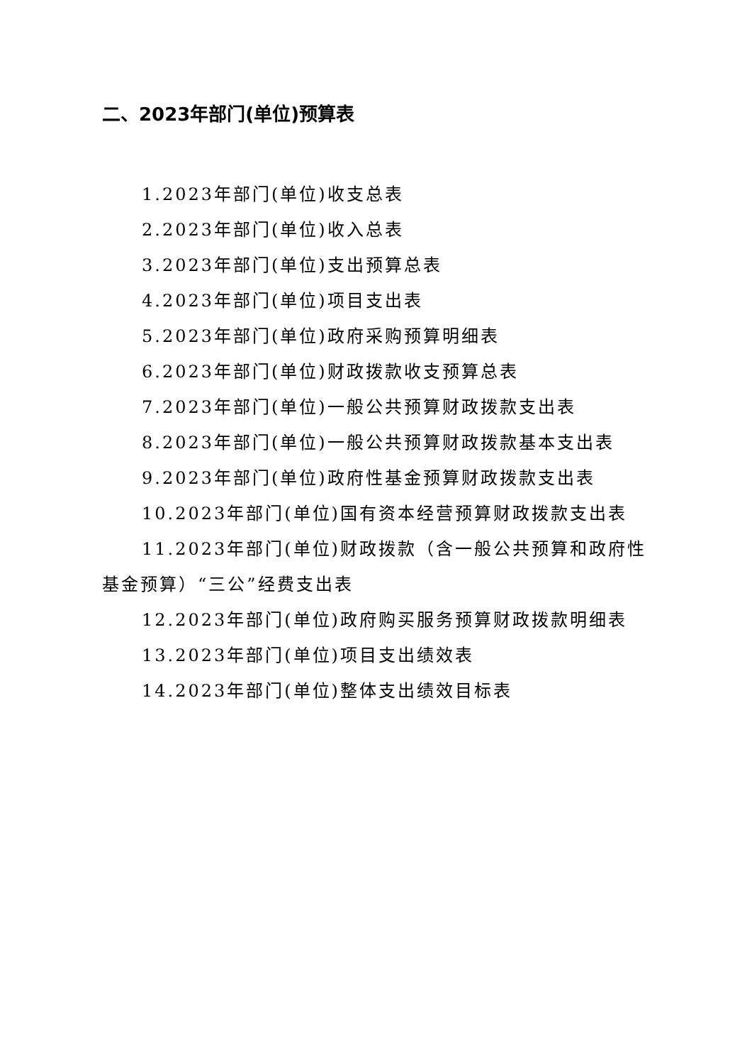二、2023年部门(单位)预算表
1.2023年部门(单位)收支总表
2.2023年部门(单位)收入总表
3.2023年部门(单位)支出预算总表
4.2023年部门(单位)项目支出表
5.2023年部门(单位)政府采购预算明细表
6.2023年部门(单位)财政拨款收支预算总表
7.2023年部门(单位)一般公共预算财政拨款支出表
8.2023年部门(单位)一般公共预算财政拨款基本支出表
9.2023年部门(单位)政府性基金预算财政拨款支出表
10.2023年部门(单位)国有资本经营预算财政拨款支出表
11.2023年部门(单位)财政拨款（含一般公共预算和政府性基金预算）“三公”经费支出表
12.2023年部门(单位)政府购买服务预算财政拨款明细表
13.2023年部门(单位)项目支出绩效表
14.2023年部门(单位)整体支出绩效目标表